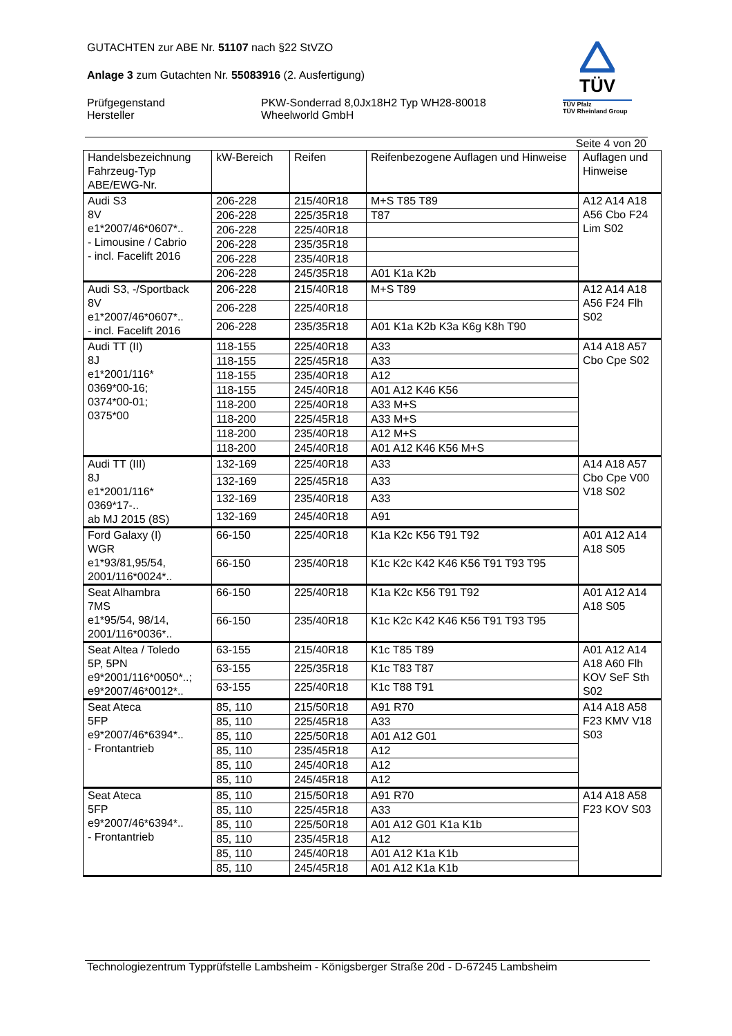GUTACHTEN zur ABE Nr. 51107 nach §22 StVZO
Anlage 3 zum Gutachten Nr. 55083916 (2. Ausfertigung)
Prüfgegenstand
Hersteller
PKW-Sonderrad 8,0Jx18H2 Typ WH28-80018
Wheelworld GmbH
TÜV
TÜV Pfalz
TÜV Rheinland Group
Seite 4 von 20
| Handelsbezeichnung Fahrzeug-Typ ABE/EWG-Nr. | kW-Bereich | Reifen | Reifenbezogene Auflagen und Hinweise | Auflagen und Hinweise |
| --- | --- | --- | --- | --- |
| Audi S3 8V e1*2007/46*0607*.. - Limousine / Cabrio - incl. Facelift 2016 | 206-228 | 215/40R18 | M+S T85 T89 | A12 A14 A18 A56 Cbo F24 Lim S02 |
| | 206-228 | 225/35R18 | T87 | |
| | 206-228 | 225/40R18 | | |
| | 206-228 | 235/35R18 | | |
| | 206-228 | 235/40R18 | | |
| | 206-228 | 245/35R18 | A01 K1a K2b | |
| Audi S3, -/Sportback 8V e1*2007/46*0607*.. - incl. Facelift 2016 | 206-228 | 215/40R18 | M+S T89 | A12 A14 A18 A56 F24 Flh S02 |
| | 206-228 | 225/40R18 | | |
| | 206-228 | 235/35R18 | A01 K1a K2b K3a K6g K8h T90 | |
| Audi TT (II) 8J e1*2001/116* 0369*00-16; 0374*00-01; 0375*00 | 118-155 | 225/40R18 | A33 | A14 A18 A57 Cbo Cpe S02 |
| | 118-155 | 225/45R18 | A33 | |
| | 118-155 | 235/40R18 | A12 | |
| | 118-155 | 245/40R18 | A01 A12 K46 K56 | |
| | 118-200 | 225/40R18 | A33 M+S | |
| | 118-200 | 225/45R18 | A33 M+S | |
| | 118-200 | 235/40R18 | A12 M+S | |
| | 118-200 | 245/40R18 | A01 A12 K46 K56 M+S | |
| Audi TT (III) 8J e1*2001/116* 0369*17-.. ab MJ 2015 (8S) | 132-169 | 225/40R18 | A33 | A14 A18 A57 Cbo Cpe V00 V18 S02 |
| | 132-169 | 225/45R18 | A33 | |
| | 132-169 | 235/40R18 | A33 | |
| | 132-169 | 245/40R18 | A91 | |
| Ford Galaxy (I) WGR e1*93/81,95/54, 2001/116*0024*.. | 66-150 | 225/40R18 | K1a K2c K56 T91 T92 | A01 A12 A14 A18 S05 |
| | 66-150 | 235/40R18 | K1c K2c K42 K46 K56 T91 T93 T95 | |
| Seat Alhambra 7MS e1*95/54, 98/14, 2001/116*0036*.. | 66-150 | 225/40R18 | K1a K2c K56 T91 T92 | A01 A12 A14 A18 S05 |
| | 66-150 | 235/40R18 | K1c K2c K42 K46 K56 T91 T93 T95 | |
| Seat Altea / Toledo 5P, 5PN e9*2001/116*0050*..; e9*2007/46*0012*.. | 63-155 | 215/40R18 | K1c T85 T89 | A01 A12 A14 A18 A60 Flh KOV SeF Sth S02 |
| | 63-155 | 225/35R18 | K1c T83 T87 | |
| | 63-155 | 225/40R18 | K1c T88 T91 | |
| Seat Ateca 5FP e9*2007/46*6394*.. - Frontantrieb | 85, 110 | 215/50R18 | A91 R70 | A14 A18 A58 F23 KMV V18 S03 |
| | 85, 110 | 225/45R18 | A33 | |
| | 85, 110 | 225/50R18 | A01 A12 G01 | |
| | 85, 110 | 235/45R18 | A12 | |
| | 85, 110 | 245/40R18 | A12 | |
| | 85, 110 | 245/45R18 | A12 | |
| Seat Ateca 5FP e9*2007/46*6394*.. - Frontantrieb | 85, 110 | 215/50R18 | A91 R70 | A14 A18 A58 F23 KOV S03 |
| | 85, 110 | 225/45R18 | A33 | |
| | 85, 110 | 225/50R18 | A01 A12 G01 K1a K1b | |
| | 85, 110 | 235/45R18 | A12 | |
| | 85, 110 | 245/40R18 | A01 A12 K1a K1b | |
| | 85, 110 | 245/45R18 | A01 A12 K1a K1b | |
Technologiezentrum Typprüfstelle Lambsheim - Königsberger Straße 20d - D-67245 Lambsheim